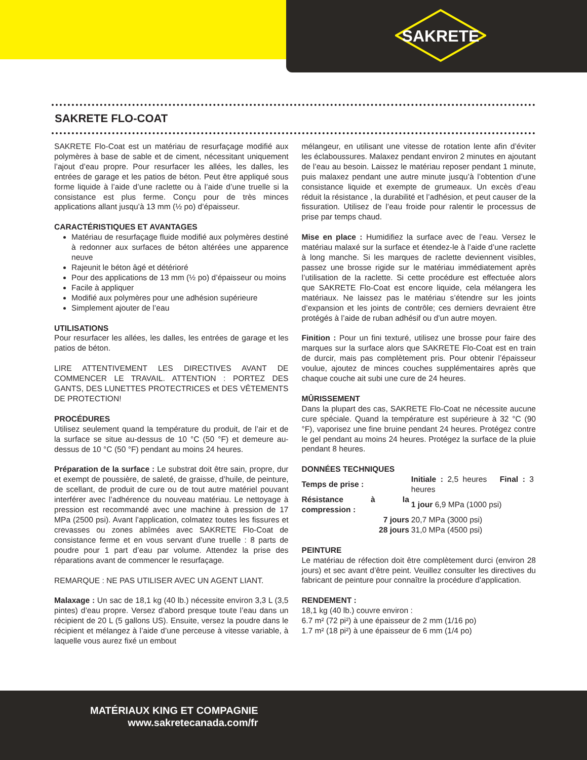SAKRETE
SAKRETE FLO-COAT
SAKRETE Flo-Coat est un matériau de resurfaçage modifié aux polymères à base de sable et de ciment, nécessitant uniquement l’ajout d’eau propre. Pour resurfacer les allées, les dalles, les entrées de garage et les patios de béton. Peut être appliqué sous forme liquide à l’aide d’une raclette ou à l’aide d’une truelle si la consistance est plus ferme. Conçu pour de très minces applications allant jusqu’à 13 mm (½ po) d’épaisseur.
CARACTÉRISTIQUES ET AVANTAGES
Matériau de resurfaçage fluide modifié aux polymères destiné à redonner aux surfaces de béton altérées une apparence neuve
Rajeunit le béton âgé et détérioré
Pour des applications de 13 mm (½ po) d’épaisseur ou moins
Facile à appliquer
Modifié aux polymères pour une adhésion supérieure
Simplement ajouter de l’eau
UTILISATIONS
Pour resurfacer les allées, les dalles, les entrées de garage et les patios de béton.
LIRE ATTENTIVEMENT LES DIRECTIVES AVANT DE COMMENCER LE TRAVAIL. ATTENTION : PORTEZ DES GANTS, DES LUNETTES PROTECTRICES et DES VÊTEMENTS DE PROTECTION!
PROCÉDURES
Utilisez seulement quand la température du produit, de l’air et de la surface se situe au-dessus de 10 °C (50 °F) et demeure au-dessus de 10 °C (50 °F) pendant au moins 24 heures.
Préparation de la surface : Le substrat doit être sain, propre, dur et exempt de poussière, de saleté, de graisse, d’huile, de peinture, de scellant, de produit de cure ou de tout autre matériel pouvant interférer avec l’adhérence du nouveau matériau. Le nettoyage à pression est recommandé avec une machine à pression de 17 MPa (2500 psi). Avant l’application, colmatez toutes les fissures et crevasses ou zones abîmées avec SAKRETE Flo-Coat de consistance ferme et en vous servant d’une truelle : 8 parts de poudre pour 1 part d’eau par volume. Attendez la prise des réparations avant de commencer le resurfaçage.
REMARQUE : NE PAS UTILISER AVEC UN AGENT LIANT.
Malaxage : Un sac de 18,1 kg (40 lb.) nécessite environ 3,3 L (3,5 pintes) d’eau propre. Versez d’abord presque toute l’eau dans un récipient de 20 L (5 gallons US). Ensuite, versez la poudre dans le récipient et mélangez à l’aide d’une perceuse à vitesse variable, à laquelle vous aurez fixé un embout
mélangeur, en utilisant une vitesse de rotation lente afin d’éviter les éclaboussures. Malaxez pendant environ 2 minutes en ajoutant de l’eau au besoin. Laissez le matériau reposer pendant 1 minute, puis malaxez pendant une autre minute jusqu’à l’obtention d’une consistance liquide et exempte de grumeaux. Un excès d’eau réduit la résistance , la durabilité et l’adhésion, et peut causer de la fissuration. Utilisez de l’eau froide pour ralentir le processus de prise par temps chaud.
Mise en place : Humidifiez la surface avec de l’eau. Versez le matériau malaxé sur la surface et étendez-le à l’aide d’une raclette à long manche. Si les marques de raclette deviennent visibles, passez une brosse rigide sur le matériau immédiatement après l’utilisation de la raclette. Si cette procédure est effectuée alors que SAKRETE Flo-Coat est encore liquide, cela mélangera les matériaux. Ne laissez pas le matériau s’étendre sur les joints d’expansion et les joints de contrôle; ces derniers devraient être protégés à l’aide de ruban adhésif ou d’un autre moyen.
Finition : Pour un fini texturé, utilisez une brosse pour faire des marques sur la surface alors que SAKRETE Flo-Coat est en train de durcir, mais pas complètement pris. Pour obtenir l’épaisseur voulue, ajoutez de minces couches supplémentaires après que chaque couche ait subi une cure de 24 heures.
MÛRISSEMENT
Dans la plupart des cas, SAKRETE Flo-Coat ne nécessite aucune cure spéciale. Quand la température est supérieure à 32 °C (90 °F), vaporisez une fine bruine pendant 24 heures. Protégez contre le gel pendant au moins 24 heures. Protégez la surface de la pluie pendant 8 heures.
DONNÉES TECHNIQUES
| Temps de prise : | Initiale : 2,5 heures Final : 3 heures |
| Résistance à la compression : | 1 jour 6,9 MPa (1000 psi) |
| 7 jours | 20,7 MPa (3000 psi) |
| 28 jours | 31,0 MPa (4500 psi) |
PEINTURE
Le matériau de réfection doit être complètement durci (environ 28 jours) et sec avant d’être peint. Veuillez consulter les directives du fabricant de peinture pour connaître la procédure d’application.
RENDEMENT :
18,1 kg (40 lb.) couvre environ :
6.7 m² (72 pi²) à une épaisseur de 2 mm (1/16 po)
1.7 m² (18 pi²) à une épaisseur de 6 mm (1/4 po)
MATÉRIAUX KING ET COMPAGNIE
www.sakretecanada.com/fr